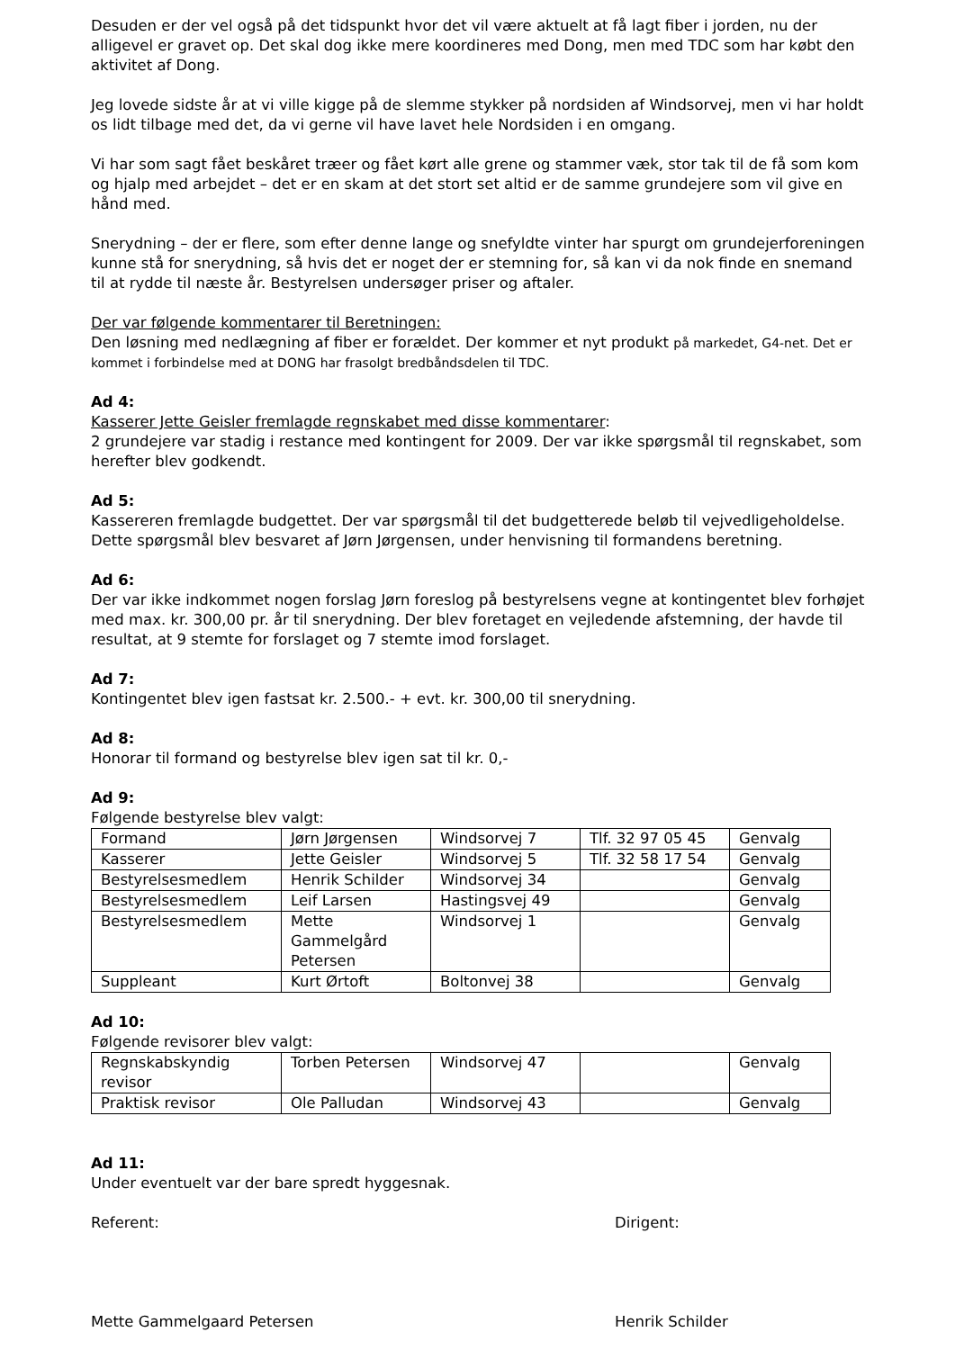Desuden er der vel også på det tidspunkt hvor det vil være aktuelt at få lagt fiber i jorden, nu der alligevel er gravet op. Det skal dog ikke mere koordineres med Dong, men med TDC som har købt den aktivitet af Dong.
Jeg lovede sidste år at vi ville kigge på de slemme stykker på nordsiden af Windsorvej, men vi har holdt os lidt tilbage med det, da vi gerne vil have lavet hele Nordsiden i en omgang.
Vi har som sagt fået beskåret træer og fået kørt alle grene og stammer væk, stor tak til de få som kom og hjalp med arbejdet – det er en skam at det stort set altid er de samme grundejere som vil give en hånd med.
Snerydning – der er flere, som efter denne lange og snefyldte vinter har spurgt om grundejerforeningen kunne stå for snerydning, så hvis det er noget der er stemning for, så kan vi da nok finde en snemand til at rydde til næste år. Bestyrelsen undersøger priser og aftaler.
Der var følgende kommentarer til Beretningen:
Den løsning med nedlægning af fiber er forældet. Der kommer et nyt produkt på markedet, G4-net. Det er kommet i forbindelse med at DONG har frasolgt bredbåndsdelen til TDC.
Ad 4:
Kasserer Jette Geisler fremlagde regnskabet med disse kommentarer:
2 grundejere var stadig i restance med kontingent for 2009. Der var ikke spørgsmål til regnskabet, som herefter blev godkendt.
Ad 5:
Kassereren fremlagde budgettet. Der var spørgsmål til det budgetterede beløb til vejvedligeholdelse. Dette spørgsmål blev besvaret af Jørn Jørgensen, under henvisning til formandens beretning.
Ad 6:
Der var ikke indkommet nogen forslag Jørn foreslog på bestyrelsens vegne at kontingentet blev forhøjet med max. kr. 300,00 pr. år til snerydning. Der blev foretaget en vejledende afstemning, der havde til resultat, at 9 stemte for forslaget og 7 stemte imod forslaget.
Ad 7:
Kontingentet blev igen fastsat kr. 2.500.- + evt. kr. 300,00 til snerydning.
Ad 8:
Honorar til formand og bestyrelse blev igen sat til kr. 0,-
Ad 9:
Følgende bestyrelse blev valgt:
| Formand | Jørn Jørgensen | Windsorvej 7 | Tlf. 32 97 05 45 | Genvalg |
| Kasserer | Jette Geisler | Windsorvej 5 | Tlf. 32 58 17 54 | Genvalg |
| Bestyrelsesmedlem | Henrik Schilder | Windsorvej 34 | | Genvalg |
| Bestyrelsesmedlem | Leif Larsen | Hastingsvej 49 | | Genvalg |
| Bestyrelsesmedlem | Mette Gammelgård Petersen | Windsorvej 1 | | Genvalg |
| Suppleant | Kurt Ørtoft | Boltonvej 38 | | Genvalg |
Ad 10:
Følgende revisorer blev valgt:
| Regnskabskyndig revisor | Torben Petersen | Windsorvej 47 | | Genvalg |
| Praktisk revisor | Ole Palludan | Windsorvej 43 | | Genvalg |
Ad 11:
Under eventuelt var der bare spredt hyggesnak.
Referent: Dirigent:
Mette Gammelgaard Petersen Henrik Schilder